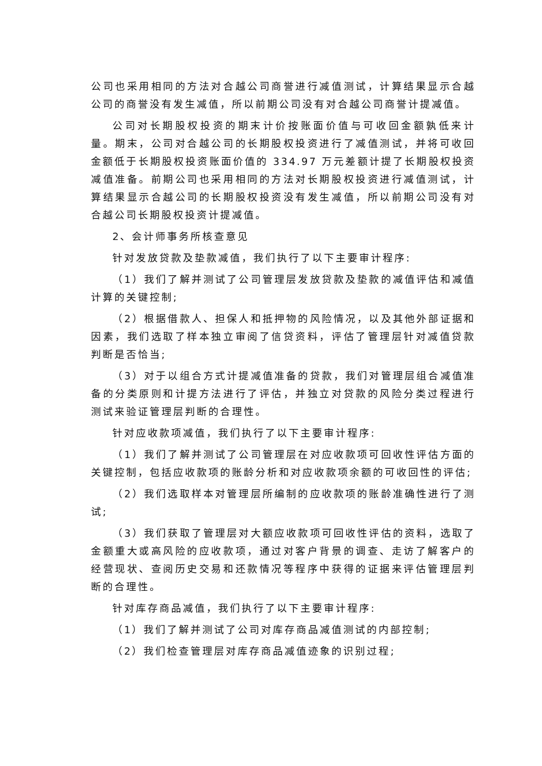公司也采用相同的方法对合越公司商誉进行减值测试，计算结果显示合越公司的商誉没有发生减值，所以前期公司没有对合越公司商誉计提减值。
公司对长期股权投资的期末计价按账面价值与可收回金额孰低来计量。期末，公司对合越公司的长期股权投资进行了减值测试，并将可收回金额低于长期股权投资账面价值的 334.97 万元差额计提了长期股权投资减值准备。前期公司也采用相同的方法对长期股权投资进行减值测试，计算结果显示合越公司的长期股权投资没有发生减值，所以前期公司没有对合越公司长期股权投资计提减值。
2、会计师事务所核查意见
针对发放贷款及垫款减值，我们执行了以下主要审计程序:
（1）我们了解并测试了公司管理层发放贷款及垫款的减值评估和减值计算的关键控制;
（2）根据借款人、担保人和抵押物的风险情况，以及其他外部证据和因素，我们选取了样本独立审阅了信贷资料，评估了管理层针对减值贷款判断是否恰当;
（3）对于以组合方式计提减值准备的贷款，我们对管理层组合减值准备的分类原则和计提方法进行了评估，并独立对贷款的风险分类过程进行测试来验证管理层判断的合理性。
针对应收款项减值，我们执行了以下主要审计程序:
（1）我们了解并测试了公司管理层在对应收款项可回收性评估方面的关键控制，包括应收款项的账龄分析和对应收款项余额的可收回性的评估;
（2）我们选取样本对管理层所编制的应收款项的账龄准确性进行了测试;
（3）我们获取了管理层对大额应收款项可回收性评估的资料，选取了金额重大或高风险的应收款项，通过对客户背景的调查、走访了解客户的经营现状、查阅历史交易和还款情况等程序中获得的证据来评估管理层判断的合理性。
针对库存商品减值，我们执行了以下主要审计程序:
（1）我们了解并测试了公司对库存商品减值测试的内部控制;
（2）我们检查管理层对库存商品减值迹象的识别过程;